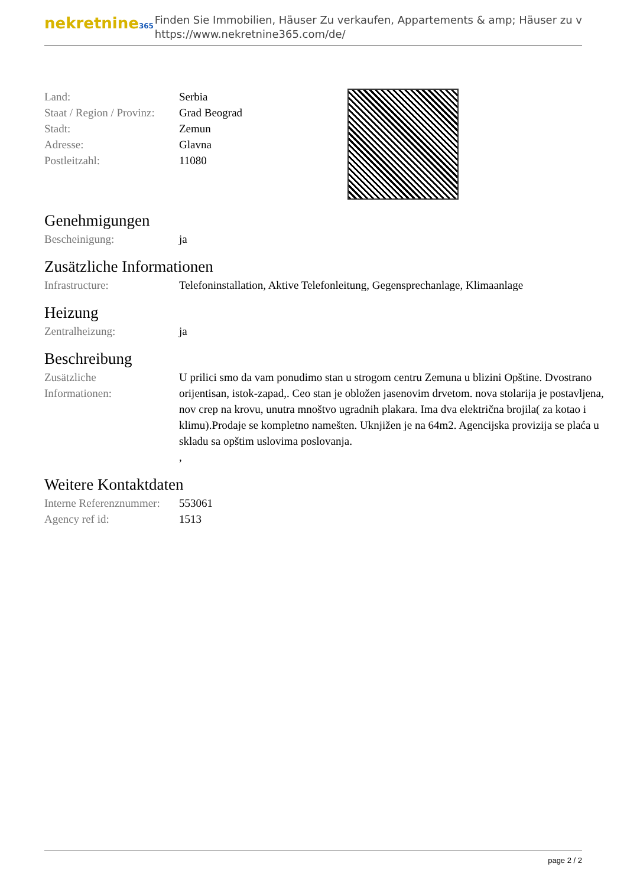nekretnine365
Finden Sie Immobilien, Häuser Zu verkaufen, Appartements & amp; Häuser zu v
https://www.nekretnine365.com/de/
| Land: | Serbia |
| Staat / Region / Provinz: | Grad Beograd |
| Stadt: | Zemun |
| Adresse: | Glavna |
| Postleitzahl: | 11080 |
Genehmigungen
| Bescheinigung: | ja |
Zusätzliche Informationen
| Infrastructure: | Telefoninstallation, Aktive Telefonleitung, Gegensprechanlage, Klimaanlage |
Heizung
| Zentralheizung: | ja |
Beschreibung
| Zusätzliche Informationen: | U prilici smo da vam ponudimo stan u strogom centru Zemuna u blizini Opštine. Dvostrano orijentisan, istok-zapad,. Ceo stan je obložen jasenovim drvetom. nova stolarija je postavljena, nov crep na krovu, unutra mnoštvo ugradnih plakara. Ima dva električna brojila( za kotao i klimu).Prodaje se kompletno namešten. Uknjižen je na 64m2. Agencijska provizija se plaća u skladu sa opštim uslovima poslovanja. , |
Weitere Kontaktdaten
| Interne Referenznummer: | 553061 |
| Agency ref id: | 1513 |
page 2 / 2